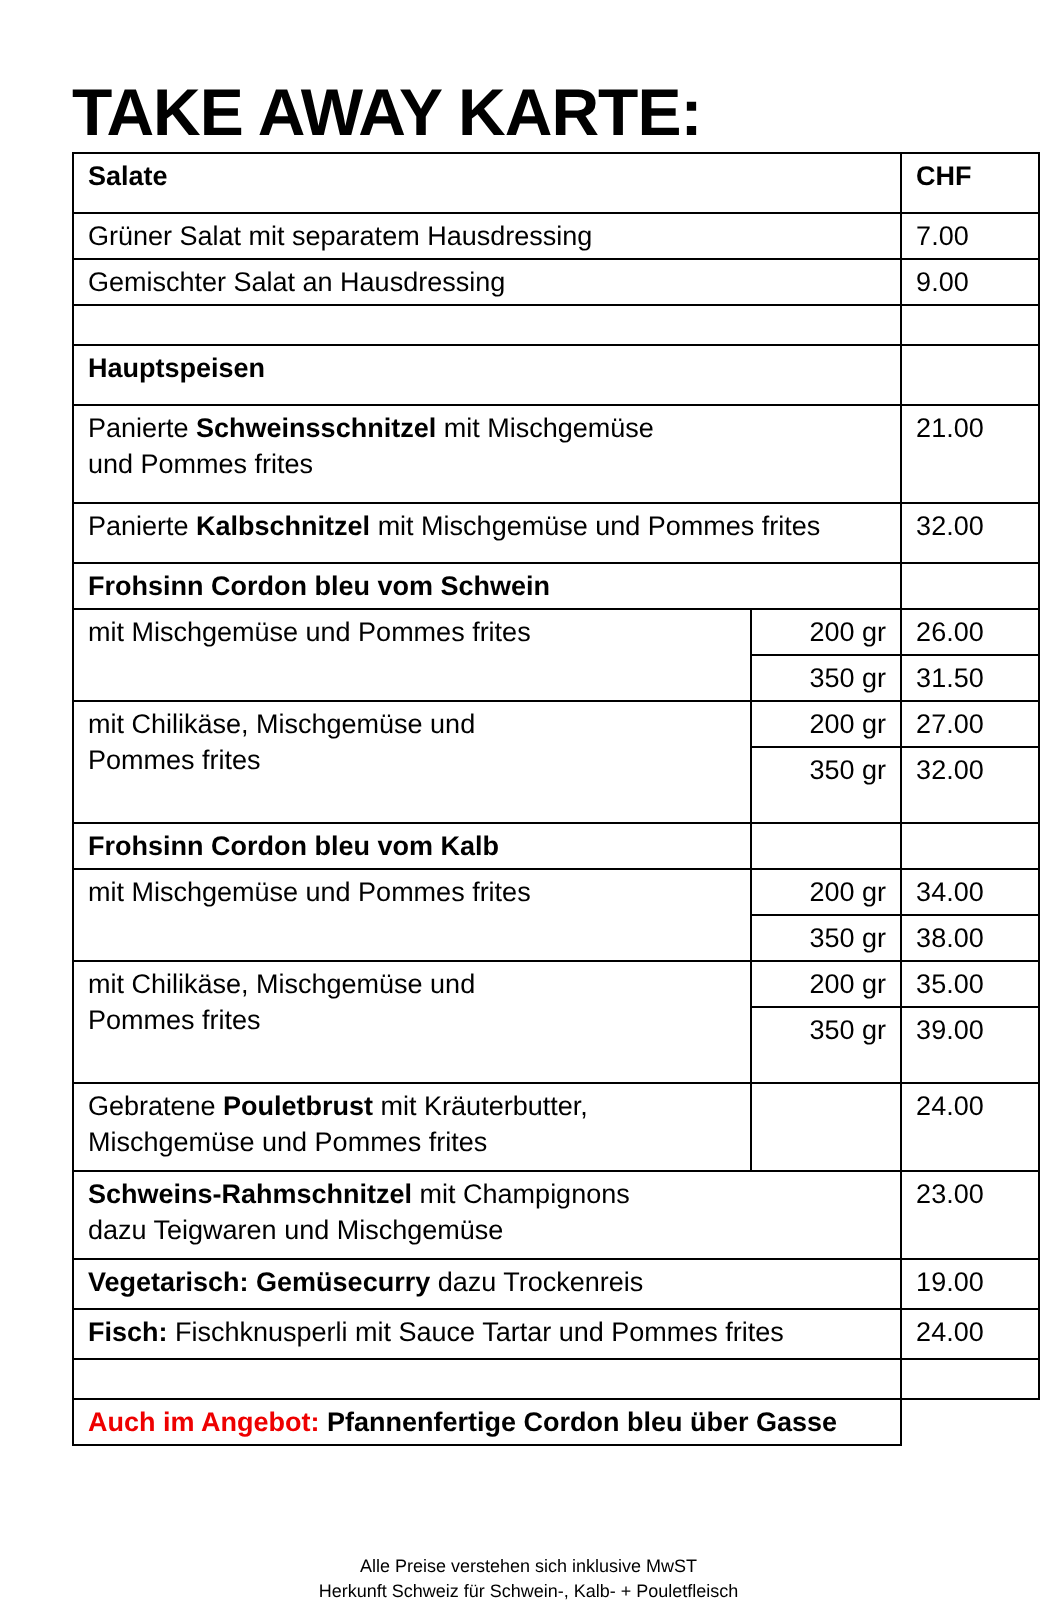TAKE AWAY KARTE:
| Salate | | CHF |
| Grüner Salat mit separatem Hausdressing | | 7.00 |
| Gemischter Salat an Hausdressing | | 9.00 |
| Hauptspeisen | | |
| Panierte Schweinsschnitzel mit Mischgemüse und Pommes frites | | 21.00 |
| Panierte Kalbschnitzel mit Mischgemüse und Pommes frites | | 32.00 |
| Frohsinn Cordon bleu vom Schwein | | |
| mit Mischgemüse und Pommes frites | 200 gr | 26.00 |
| | 350 gr | 31.50 |
| mit Chilikäse, Mischgemüse und Pommes frites | 200 gr | 27.00 |
| | 350 gr | 32.00 |
| Frohsinn Cordon bleu vom Kalb | | |
| mit Mischgemüse und Pommes frites | 200 gr | 34.00 |
| | 350 gr | 38.00 |
| mit Chilikäse, Mischgemüse und Pommes frites | 200 gr | 35.00 |
| | 350 gr | 39.00 |
| Gebratene Pouletbrust mit Kräuterbutter, Mischgemüse und Pommes frites | | 24.00 |
| Schweins-Rahmschnitzel mit Champignons dazu Teigwaren und Mischgemüse | | 23.00 |
| Vegetarisch: Gemüsecurry dazu Trockenreis | | 19.00 |
| Fisch: Fischknusperli mit Sauce Tartar und Pommes frites | | 24.00 |
| Auch im Angebot: Pfannenfertige Cordon bleu über Gasse | | |
Alle Preise verstehen sich inklusive MwST
Herkunft Schweiz für Schwein-, Kalb- + Pouletfleisch